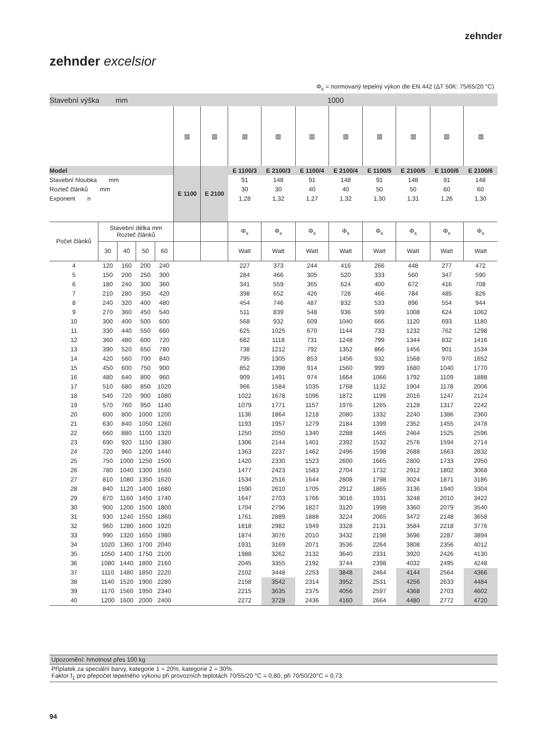zehnder
zehnder excelsior
Φ<sub>s</sub> = normovaný tepelný výkon dle EN 442 (ΔT 50K: 75/65/20 °C)
| Stavební výška mm | | | | | 1000 | | | | | | | | | |
| | | | | | ▥ | ▥ | ▥ | ▥ | ▥ | ▥ | ▥ | ▥ | ▥ | ▥ |
| Model | | | | | E 1100 | E 2100 | E 1100/3 | E 2100/3 | E 1100/4 | E 2100/4 | E 1100/5 | E 2100/5 | E 1100/6 | E 2100/6 |
| Stavební hloubka mm | | | | | | | 91 | 148 | 91 | 148 | 91 | 148 | 91 | 148 |
| Rozteč článků mm | | | | | | | 30 | 30 | 40 | 40 | 50 | 50 | 60 | 60 |
| Exponent n | | | | | | | 1,28 | 1,32 | 1,27 | 1,32 | 1,30 | 1,31 | 1,26 | 1,30 |
| Počet článků | Stavební délka mm Rozteč článků | | | | | | Φ<sub>s</sub> | Φ<sub>s</sub> | Φ<sub>s</sub> | Φ<sub>s</sub> | Φ<sub>s</sub> | Φ<sub>s</sub> | Φ<sub>s</sub> | Φ<sub>s</sub> |
| | 30 | 40 | 50 | 60 | | | Watt | Watt | Watt | Watt | Watt | Watt | Watt | Watt |
| 4 | 120 | 160 | 200 | 240 | | | 227 | 373 | 244 | 416 | 266 | 448 | 277 | 472 |
| 5 | 150 | 200 | 250 | 300 | | | 284 | 466 | 305 | 520 | 333 | 560 | 347 | 590 |
| 6 | 180 | 240 | 300 | 360 | | | 341 | 559 | 365 | 624 | 400 | 672 | 416 | 708 |
| 7 | 210 | 280 | 350 | 420 | | | 398 | 652 | 426 | 728 | 466 | 784 | 485 | 826 |
| 8 | 240 | 320 | 400 | 480 | | | 454 | 746 | 487 | 832 | 533 | 896 | 554 | 944 |
| 9 | 270 | 360 | 450 | 540 | | | 511 | 839 | 548 | 936 | 599 | 1008 | 624 | 1062 |
| 10 | 300 | 400 | 500 | 600 | | | 568 | 932 | 609 | 1040 | 666 | 1120 | 693 | 1180 |
| 11 | 330 | 440 | 550 | 660 | | | 625 | 1025 | 670 | 1144 | 733 | 1232 | 762 | 1298 |
| 12 | 360 | 480 | 600 | 720 | | | 682 | 1118 | 731 | 1248 | 799 | 1344 | 832 | 1416 |
| 13 | 390 | 520 | 650 | 780 | | | 738 | 1212 | 792 | 1352 | 866 | 1456 | 901 | 1534 |
| 14 | 420 | 560 | 700 | 840 | | | 795 | 1305 | 853 | 1456 | 932 | 1568 | 970 | 1652 |
| 15 | 450 | 600 | 750 | 900 | | | 852 | 1398 | 914 | 1560 | 999 | 1680 | 1040 | 1770 |
| 16 | 480 | 640 | 800 | 960 | | | 909 | 1491 | 974 | 1664 | 1066 | 1792 | 1109 | 1888 |
| 17 | 510 | 680 | 850 | 1020 | | | 966 | 1584 | 1035 | 1768 | 1132 | 1904 | 1178 | 2006 |
| 18 | 540 | 720 | 900 | 1080 | | | 1022 | 1678 | 1096 | 1872 | 1199 | 2016 | 1247 | 2124 |
| 19 | 570 | 760 | 950 | 1140 | | | 1079 | 1771 | 1157 | 1976 | 1265 | 2128 | 1317 | 2242 |
| 20 | 600 | 800 | 1000 | 1200 | | | 1136 | 1864 | 1218 | 2080 | 1332 | 2240 | 1386 | 2360 |
| 21 | 630 | 840 | 1050 | 1260 | | | 1193 | 1957 | 1279 | 2184 | 1399 | 2352 | 1455 | 2478 |
| 22 | 660 | 880 | 1100 | 1320 | | | 1250 | 2050 | 1340 | 2288 | 1465 | 2464 | 1525 | 2596 |
| 23 | 690 | 920 | 1150 | 1380 | | | 1306 | 2144 | 1401 | 2392 | 1532 | 2576 | 1594 | 2714 |
| 24 | 720 | 960 | 1200 | 1440 | | | 1363 | 2237 | 1462 | 2496 | 1598 | 2688 | 1663 | 2832 |
| 25 | 750 | 1000 | 1250 | 1500 | | | 1420 | 2330 | 1523 | 2600 | 1665 | 2800 | 1733 | 2950 |
| 26 | 780 | 1040 | 1300 | 1560 | | | 1477 | 2423 | 1583 | 2704 | 1732 | 2912 | 1802 | 3068 |
| 27 | 810 | 1080 | 1350 | 1620 | | | 1534 | 2516 | 1644 | 2808 | 1798 | 3024 | 1871 | 3186 |
| 28 | 840 | 1120 | 1400 | 1680 | | | 1590 | 2610 | 1705 | 2912 | 1865 | 3136 | 1940 | 3304 |
| 29 | 870 | 1160 | 1450 | 1740 | | | 1647 | 2703 | 1766 | 3016 | 1931 | 3248 | 2010 | 3422 |
| 30 | 900 | 1200 | 1500 | 1800 | | | 1704 | 2796 | 1827 | 3120 | 1998 | 3360 | 2079 | 3540 |
| 31 | 930 | 1240 | 1550 | 1860 | | | 1761 | 2889 | 1888 | 3224 | 2065 | 3472 | 2148 | 3658 |
| 32 | 960 | 1280 | 1600 | 1920 | | | 1818 | 2982 | 1949 | 3328 | 2131 | 3584 | 2218 | 3776 |
| 33 | 990 | 1320 | 1650 | 1980 | | | 1874 | 3076 | 2010 | 3432 | 2198 | 3696 | 2287 | 3894 |
| 34 | 1020 | 1360 | 1700 | 2040 | | | 1931 | 3169 | 2071 | 3536 | 2264 | 3808 | 2356 | 4012 |
| 35 | 1050 | 1400 | 1750 | 2100 | | | 1988 | 3262 | 2132 | 3640 | 2331 | 3920 | 2426 | 4130 |
| 36 | 1080 | 1440 | 1800 | 2160 | | | 2045 | 3355 | 2192 | 3744 | 2398 | 4032 | 2495 | 4248 |
| 37 | 1110 | 1480 | 1850 | 2220 | | | 2102 | 3448 | 2253 | 3848 | 2464 | 4144 | 2564 | 4366 |
| 38 | 1140 | 1520 | 1900 | 2280 | | | 2158 | 3542 | 2314 | 3952 | 2531 | 4256 | 2633 | 4484 |
| 39 | 1170 | 1560 | 1950 | 2340 | | | 2215 | 3635 | 2375 | 4056 | 2597 | 4368 | 2703 | 4602 |
| 40 | 1200 | 1600 | 2000 | 2400 | | | 2272 | 3728 | 2436 | 4160 | 2664 | 4480 | 2772 | 4720 |
Upozornění: hmotnost přes 100 kg
Příplatek za speciální barvy, kategorie 1 = 20%, kategorie 2 = 30%.
Faktor f<sub>1</sub> pro přepočet tepelného výkonu při provozních teplotách 70/55/20 °C = 0,80, při 70/50/20°C = 0,73.
94